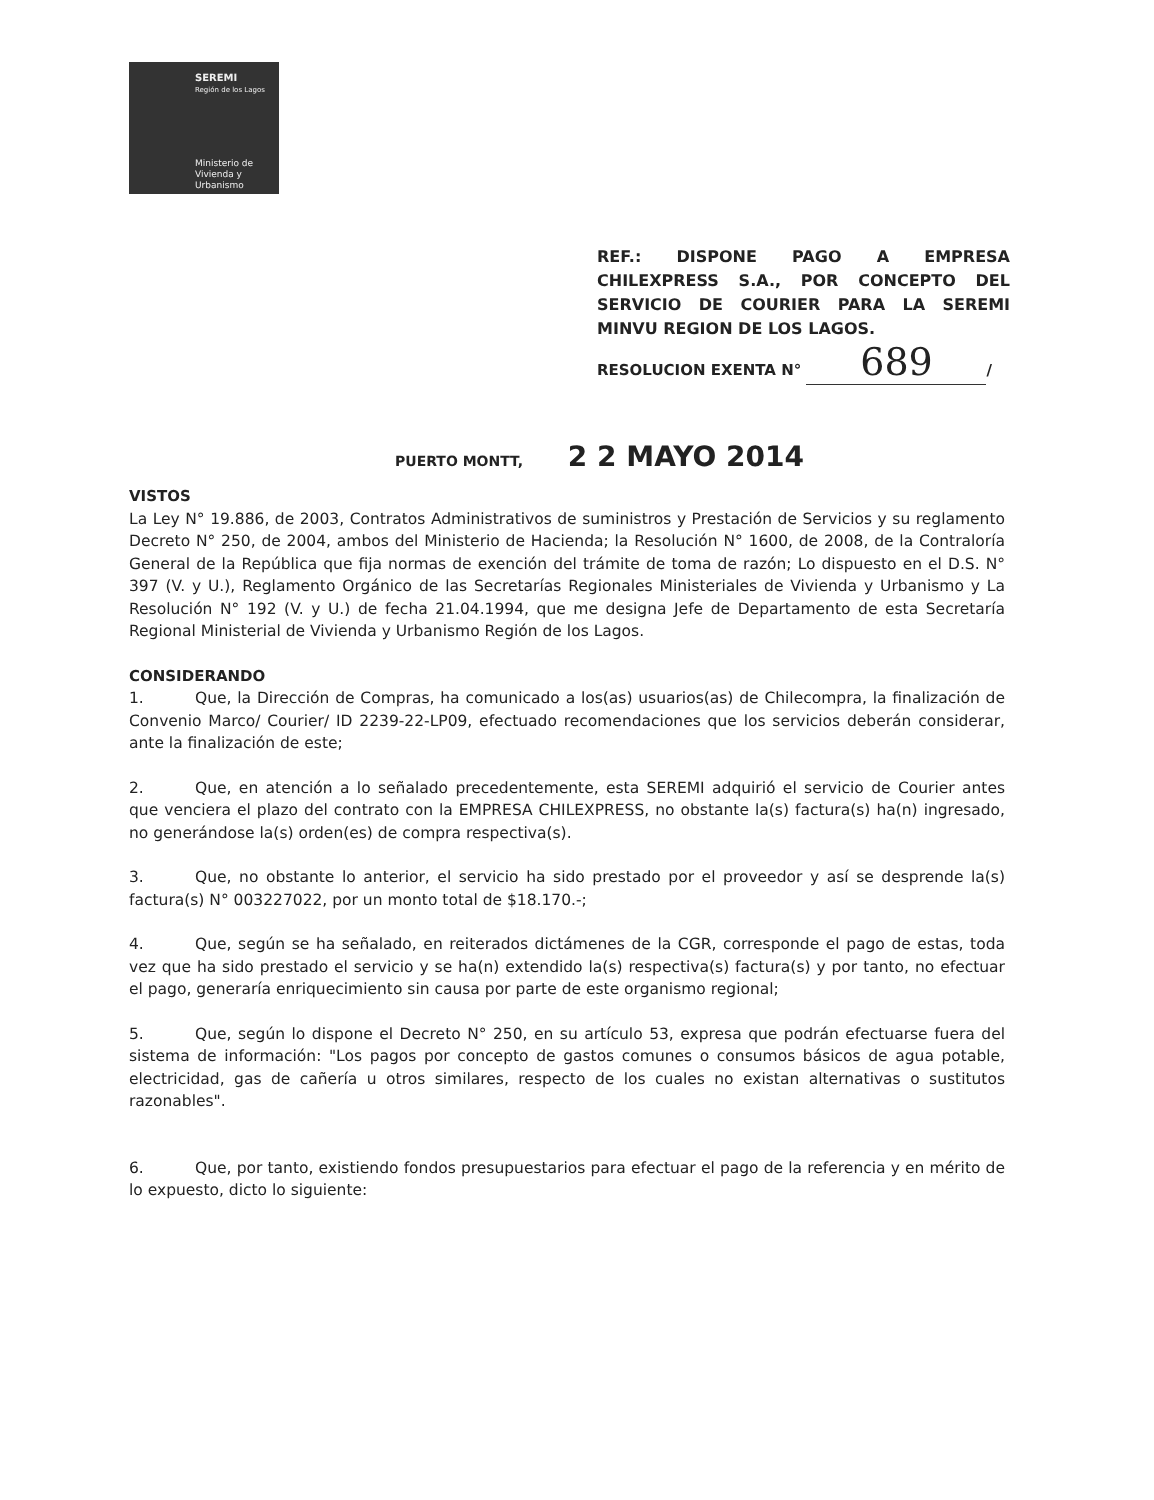SEREMI
Región de los Lagos
Ministerio de
Vivienda y
Urbanismo
REF.: DISPONE PAGO A EMPRESA CHILEXPRESS S.A., POR CONCEPTO DEL SERVICIO DE COURIER PARA LA SEREMI MINVU REGION DE LOS LAGOS.
RESOLUCION EXENTA N° 689 /
PUERTO MONTT, 2 2 MAYO 2014
VISTOS
La Ley N° 19.886, de 2003, Contratos Administrativos de suministros y Prestación de Servicios y su reglamento Decreto N° 250, de 2004, ambos del Ministerio de Hacienda; la Resolución N° 1600, de 2008, de la Contraloría General de la República que fija normas de exención del trámite de toma de razón; Lo dispuesto en el D.S. N° 397 (V. y U.), Reglamento Orgánico de las Secretarías Regionales Ministeriales de Vivienda y Urbanismo y La Resolución N° 192 (V. y U.) de fecha 21.04.1994, que me designa Jefe de Departamento de esta Secretaría Regional Ministerial de Vivienda y Urbanismo Región de los Lagos.
CONSIDERANDO
1. Que, la Dirección de Compras, ha comunicado a los(as) usuarios(as) de Chilecompra, la finalización de Convenio Marco/ Courier/ ID 2239-22-LP09, efectuado recomendaciones que los servicios deberán considerar, ante la finalización de este;
2. Que, en atención a lo señalado precedentemente, esta SEREMI adquirió el servicio de Courier antes que venciera el plazo del contrato con la EMPRESA CHILEXPRESS, no obstante la(s) factura(s) ha(n) ingresado, no generándose la(s) orden(es) de compra respectiva(s).
3. Que, no obstante lo anterior, el servicio ha sido prestado por el proveedor y así se desprende la(s) factura(s) N° 003227022, por un monto total de $18.170.-;
4. Que, según se ha señalado, en reiterados dictámenes de la CGR, corresponde el pago de estas, toda vez que ha sido prestado el servicio y se ha(n) extendido la(s) respectiva(s) factura(s) y por tanto, no efectuar el pago, generaría enriquecimiento sin causa por parte de este organismo regional;
5. Que, según lo dispone el Decreto N° 250, en su artículo 53, expresa que podrán efectuarse fuera del sistema de información: "Los pagos por concepto de gastos comunes o consumos básicos de agua potable, electricidad, gas de cañería u otros similares, respecto de los cuales no existan alternativas o sustitutos razonables".
6. Que, por tanto, existiendo fondos presupuestarios para efectuar el pago de la referencia y en mérito de lo expuesto, dicto lo siguiente: